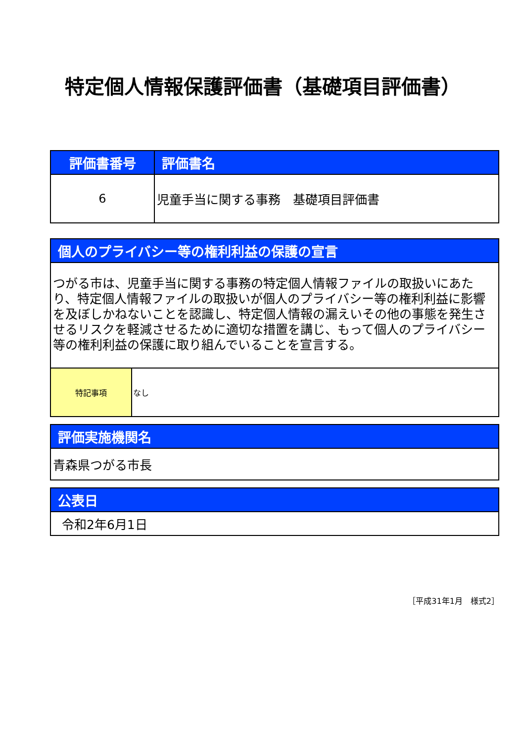特定個人情報保護評価書（基礎項目評価書）
| 評価書番号 | 評価書名 |
| --- | --- |
| 6 | 児童手当に関する事務 基礎項目評価書 |
| 個人のプライバシー等の権利利益の保護の宣言 | |
| --- | --- |
| つがる市は、児童手当に関する事務の特定個人情報ファイルの取扱いにあたり、特定個人情報ファイルの取扱いが個人のプライバシー等の権利利益に影響を及ぼしかねないことを認識し、特定個人情報の漏えいその他の事態を発生させるリスクを軽減させるために適切な措置を講じ、もって個人のプライバシー等の権利利益の保護に取り組んでいることを宣言する。 | |
| 特記事項 | なし |
| 評価実施機関名 |
| --- |
| 青森県つがる市長 |
| 公表日 |
| --- |
| 令和2年6月1日 |
［平成31年1月　様式2］